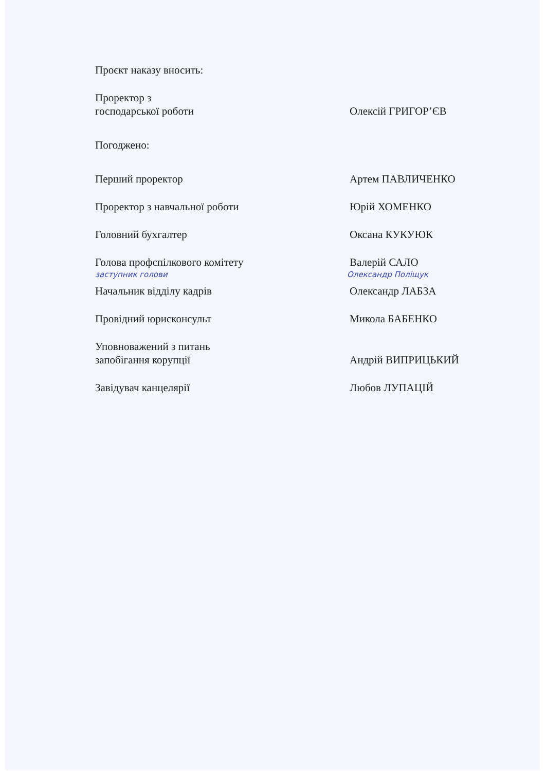Проєкт наказу вносить:
Проректор з
господарської роботи
Олексій ГРИГОР’ЄВ
Погоджено:
Перший проректор
Артем ПАВЛИЧЕНКО
Проректор з навчальної роботи
Юрій ХОМЕНКО
Головний бухгалтер
Оксана КУКУЮК
Голова профспілкового комітету
Валерій САЛО
заступник голови Олександр Поліщук
Начальник відділу кадрів
Олександр ЛАБЗА
Провідний юрисконсульт
Микола БАБЕНКО
Уповноважений з питань
запобігання корупції
Андрій ВИПРИЦЬКИЙ
Завідувач канцелярії
Любов ЛУПАЦІЙ